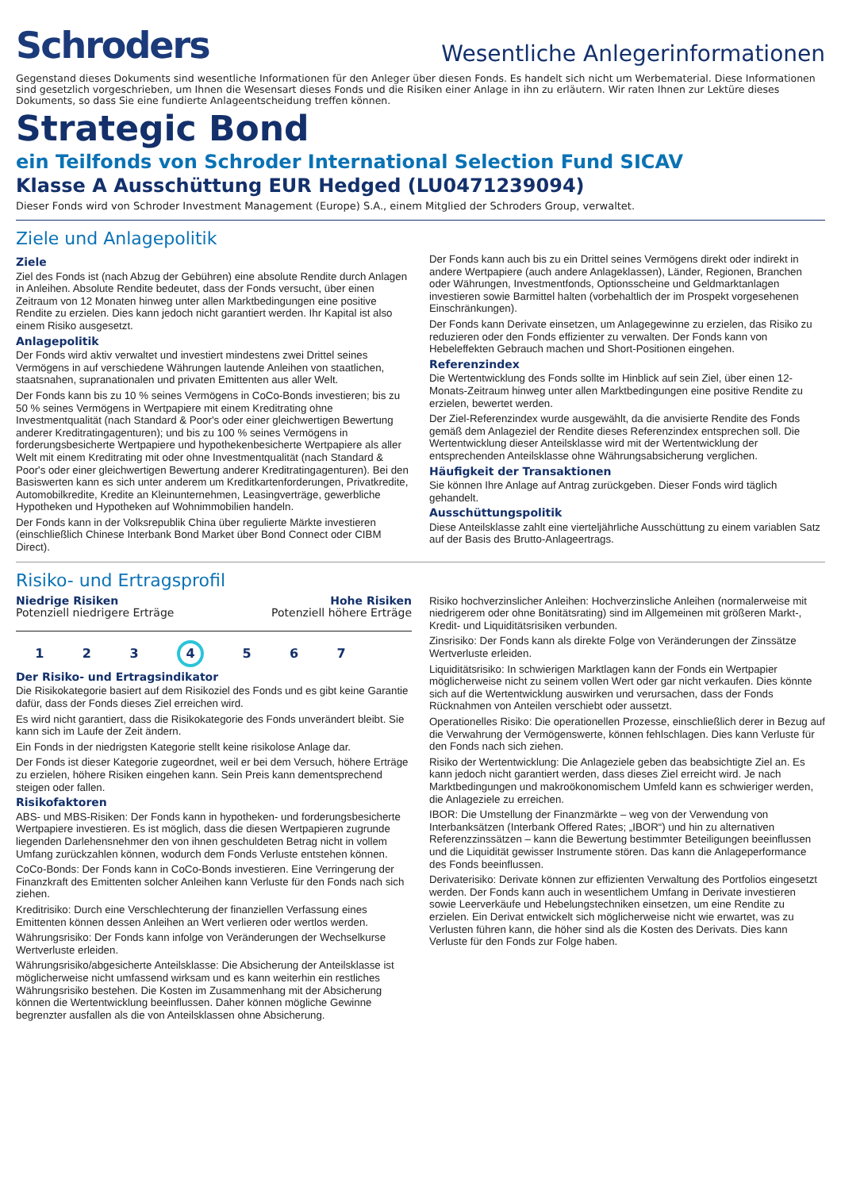Schroders
Wesentliche Anlegerinformationen
Gegenstand dieses Dokuments sind wesentliche Informationen für den Anleger über diesen Fonds. Es handelt sich nicht um Werbematerial. Diese Informationen sind gesetzlich vorgeschrieben, um Ihnen die Wesensart dieses Fonds und die Risiken einer Anlage in ihn zu erläutern. Wir raten Ihnen zur Lektüre dieses Dokuments, so dass Sie eine fundierte Anlageentscheidung treffen können.
Strategic Bond
ein Teilfonds von Schroder International Selection Fund SICAV
Klasse A Ausschüttung EUR Hedged (LU0471239094)
Dieser Fonds wird von Schroder Investment Management (Europe) S.A., einem Mitglied der Schroders Group, verwaltet.
Ziele und Anlagepolitik
Ziele
Ziel des Fonds ist (nach Abzug der Gebühren) eine absolute Rendite durch Anlagen in Anleihen. Absolute Rendite bedeutet, dass der Fonds versucht, über einen Zeitraum von 12 Monaten hinweg unter allen Marktbedingungen eine positive Rendite zu erzielen. Dies kann jedoch nicht garantiert werden. Ihr Kapital ist also einem Risiko ausgesetzt.
Anlagepolitik
Der Fonds wird aktiv verwaltet und investiert mindestens zwei Drittel seines Vermögens in auf verschiedene Währungen lautende Anleihen von staatlichen, staatsnahen, supranationalen und privaten Emittenten aus aller Welt.
Der Fonds kann bis zu 10 % seines Vermögens in CoCo-Bonds investieren; bis zu 50 % seines Vermögens in Wertpapiere mit einem Kreditrating ohne Investmentqualität (nach Standard & Poor's oder einer gleichwertigen Bewertung anderer Kreditratingagenturen); und bis zu 100 % seines Vermögens in forderungsbesicherte Wertpapiere und hypothekenbesicherte Wertpapiere als aller Welt mit einem Kreditrating mit oder ohne Investmentqualität (nach Standard & Poor's oder einer gleichwertigen Bewertung anderer Kreditratingagenturen). Bei den Basiswerten kann es sich unter anderem um Kreditkartenforderungen, Privatkredite, Automobilkredite, Kredite an Kleinunternehmen, Leasingverträge, gewerbliche Hypotheken und Hypotheken auf Wohnimmobilien handeln.
Der Fonds kann in der Volksrepublik China über regulierte Märkte investieren (einschließlich Chinese Interbank Bond Market über Bond Connect oder CIBM Direct).
Der Fonds kann auch bis zu ein Drittel seines Vermögens direkt oder indirekt in andere Wertpapiere (auch andere Anlageklassen), Länder, Regionen, Branchen oder Währungen, Investmentfonds, Optionsscheine und Geldmarktanlagen investieren sowie Barmittel halten (vorbehaltlich der im Prospekt vorgesehenen Einschränkungen).
Der Fonds kann Derivate einsetzen, um Anlagegewinne zu erzielen, das Risiko zu reduzieren oder den Fonds effizienter zu verwalten. Der Fonds kann von Hebeleffekten Gebrauch machen und Short-Positionen eingehen.
Referenzindex
Die Wertentwicklung des Fonds sollte im Hinblick auf sein Ziel, über einen 12-Monats-Zeitraum hinweg unter allen Marktbedingungen eine positive Rendite zu erzielen, bewertet werden.
Der Ziel-Referenzindex wurde ausgewählt, da die anvisierte Rendite des Fonds gemäß dem Anlageziel der Rendite dieses Referenzindex entsprechen soll. Die Wertentwicklung dieser Anteilsklasse wird mit der Wertentwicklung der entsprechenden Anteilsklasse ohne Währungsabsicherung verglichen.
Häufigkeit der Transaktionen
Sie können Ihre Anlage auf Antrag zurückgeben. Dieser Fonds wird täglich gehandelt.
Ausschüttungspolitik
Diese Anteilsklasse zahlt eine vierteljährliche Ausschüttung zu einem variablen Satz auf der Basis des Brutto-Anlageertrags.
Risiko- und Ertragsprofil
Niedrige Risiken
Potenziell niedrigere Erträge
Hohe Risiken
Potenziell höhere Erträge
1 2 3 4 5 6 7
Der Risiko- und Ertragsindikator
Die Risikokategorie basiert auf dem Risikoziel des Fonds und es gibt keine Garantie dafür, dass der Fonds dieses Ziel erreichen wird.
Es wird nicht garantiert, dass die Risikokategorie des Fonds unverändert bleibt. Sie kann sich im Laufe der Zeit ändern.
Ein Fonds in der niedrigsten Kategorie stellt keine risikolose Anlage dar.
Der Fonds ist dieser Kategorie zugeordnet, weil er bei dem Versuch, höhere Erträge zu erzielen, höhere Risiken eingehen kann. Sein Preis kann dementsprechend steigen oder fallen.
Risikofaktoren
ABS- und MBS-Risiken: Der Fonds kann in hypotheken- und forderungsbesicherte Wertpapiere investieren. Es ist möglich, dass die diesen Wertpapieren zugrunde liegenden Darlehensnehmer den von ihnen geschuldeten Betrag nicht in vollem Umfang zurückzahlen können, wodurch dem Fonds Verluste entstehen können.
CoCo-Bonds: Der Fonds kann in CoCo-Bonds investieren. Eine Verringerung der Finanzkraft des Emittenten solcher Anleihen kann Verluste für den Fonds nach sich ziehen.
Kreditrisiko: Durch eine Verschlechterung der finanziellen Verfassung eines Emittenten können dessen Anleihen an Wert verlieren oder wertlos werden.
Währungsrisiko: Der Fonds kann infolge von Veränderungen der Wechselkurse Wertverluste erleiden.
Währungsrisiko/abgesicherte Anteilsklasse: Die Absicherung der Anteilsklasse ist möglicherweise nicht umfassend wirksam und es kann weiterhin ein restliches Währungsrisiko bestehen. Die Kosten im Zusammenhang mit der Absicherung können die Wertentwicklung beeinflussen. Daher können mögliche Gewinne begrenzter ausfallen als die von Anteilsklassen ohne Absicherung.
Risiko hochverzinslicher Anleihen: Hochverzinsliche Anleihen (normalerweise mit niedrigerem oder ohne Bonitätsrating) sind im Allgemeinen mit größeren Markt-, Kredit- und Liquiditätsrisiken verbunden.
Zinsrisiko: Der Fonds kann als direkte Folge von Veränderungen der Zinssätze Wertverluste erleiden.
Liquiditätsrisiko: In schwierigen Marktlagen kann der Fonds ein Wertpapier möglicherweise nicht zu seinem vollen Wert oder gar nicht verkaufen. Dies könnte sich auf die Wertentwicklung auswirken und verursachen, dass der Fonds Rücknahmen von Anteilen verschiebt oder aussetzt.
Operationelles Risiko: Die operationellen Prozesse, einschließlich derer in Bezug auf die Verwahrung der Vermögenswerte, können fehlschlagen. Dies kann Verluste für den Fonds nach sich ziehen.
Risiko der Wertentwicklung: Die Anlageziele geben das beabsichtigte Ziel an. Es kann jedoch nicht garantiert werden, dass dieses Ziel erreicht wird. Je nach Marktbedingungen und makroökonomischem Umfeld kann es schwieriger werden, die Anlageziele zu erreichen.
IBOR: Die Umstellung der Finanzmärkte – weg von der Verwendung von Interbanksätzen (Interbank Offered Rates; „IBOR“) und hin zu alternativen Referenzzinssätzen – kann die Bewertung bestimmter Beteiligungen beeinflussen und die Liquidität gewisser Instrumente stören. Das kann die Anlageperformance des Fonds beeinflussen.
Derivaterisiko: Derivate können zur effizienten Verwaltung des Portfolios eingesetzt werden. Der Fonds kann auch in wesentlichem Umfang in Derivate investieren sowie Leerverkäufe und Hebelungstechniken einsetzen, um eine Rendite zu erzielen. Ein Derivat entwickelt sich möglicherweise nicht wie erwartet, was zu Verlusten führen kann, die höher sind als die Kosten des Derivats. Dies kann Verluste für den Fonds zur Folge haben.